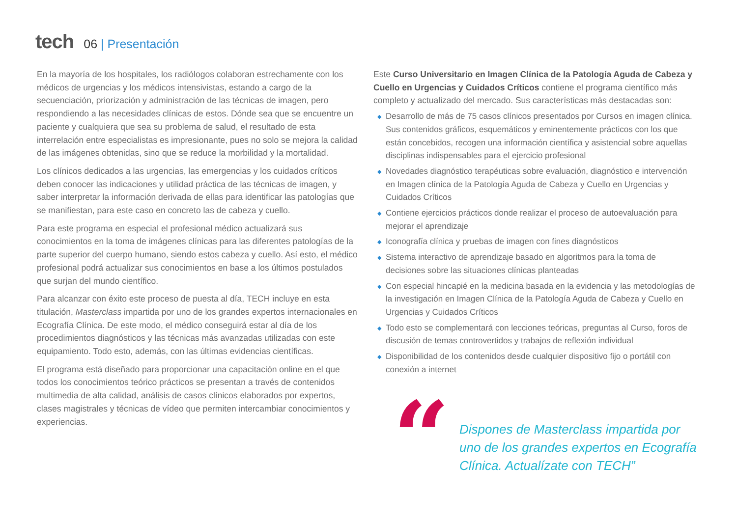tech
06 | Presentación
En la mayoría de los hospitales, los radiólogos colaboran estrechamente con los médicos de urgencias y los médicos intensivistas, estando a cargo de la secuenciación, priorización y administración de las técnicas de imagen, pero respondiendo a las necesidades clínicas de estos. Dónde sea que se encuentre un paciente y cualquiera que sea su problema de salud, el resultado de esta interrelación entre especialistas es impresionante, pues no solo se mejora la calidad de las imágenes obtenidas, sino que se reduce la morbilidad y la mortalidad.
Los clínicos dedicados a las urgencias, las emergencias y los cuidados críticos deben conocer las indicaciones y utilidad práctica de las técnicas de imagen, y saber interpretar la información derivada de ellas para identificar las patologías que se manifiestan, para este caso en concreto las de cabeza y cuello.
Para este programa en especial el profesional médico actualizará sus conocimientos en la toma de imágenes clínicas para las diferentes patologías de la parte superior del cuerpo humano, siendo estos cabeza y cuello. Así esto, el médico profesional podrá actualizar sus conocimientos en base a los últimos postulados que surjan del mundo científico.
Para alcanzar con éxito este proceso de puesta al día, TECH incluye en esta titulación, Masterclass impartida por uno de los grandes expertos internacionales en Ecografía Clínica. De este modo, el médico conseguirá estar al día de los procedimientos diagnósticos y las técnicas más avanzadas utilizadas con este equipamiento. Todo esto, además, con las últimas evidencias científicas.
El programa está diseñado para proporcionar una capacitación online en el que todos los conocimientos teórico prácticos se presentan a través de contenidos multimedia de alta calidad, análisis de casos clínicos elaborados por expertos, clases magistrales y técnicas de vídeo que permiten intercambiar conocimientos y experiencias.
Este Curso Universitario en Imagen Clínica de la Patología Aguda de Cabeza y Cuello en Urgencias y Cuidados Críticos contiene el programa científico más completo y actualizado del mercado. Sus características más destacadas son:
◆ Desarrollo de más de 75 casos clínicos presentados por Cursos en imagen clínica. Sus contenidos gráficos, esquemáticos y eminentemente prácticos con los que están concebidos, recogen una información científica y asistencial sobre aquellas disciplinas indispensables para el ejercicio profesional
◆ Novedades diagnóstico terapéuticas sobre evaluación, diagnóstico e intervención en Imagen clínica de la Patología Aguda de Cabeza y Cuello en Urgencias y Cuidados Críticos
◆ Contiene ejercicios prácticos donde realizar el proceso de autoevaluación para mejorar el aprendizaje
◆ Iconografía clínica y pruebas de imagen con fines diagnósticos
◆ Sistema interactivo de aprendizaje basado en algoritmos para la toma de decisiones sobre las situaciones clínicas planteadas
◆ Con especial hincapié en la medicina basada en la evidencia y las metodologías de la investigación en Imagen Clínica de la Patología Aguda de Cabeza y Cuello en Urgencias y Cuidados Críticos
◆ Todo esto se complementará con lecciones teóricas, preguntas al Curso, foros de discusión de temas controvertidos y trabajos de reflexión individual
◆ Disponibilidad de los contenidos desde cualquier dispositivo fijo o portátil con conexión a internet
“
Dispones de Masterclass impartida por uno de los grandes expertos en Ecografía Clínica. Actualízate con TECH”